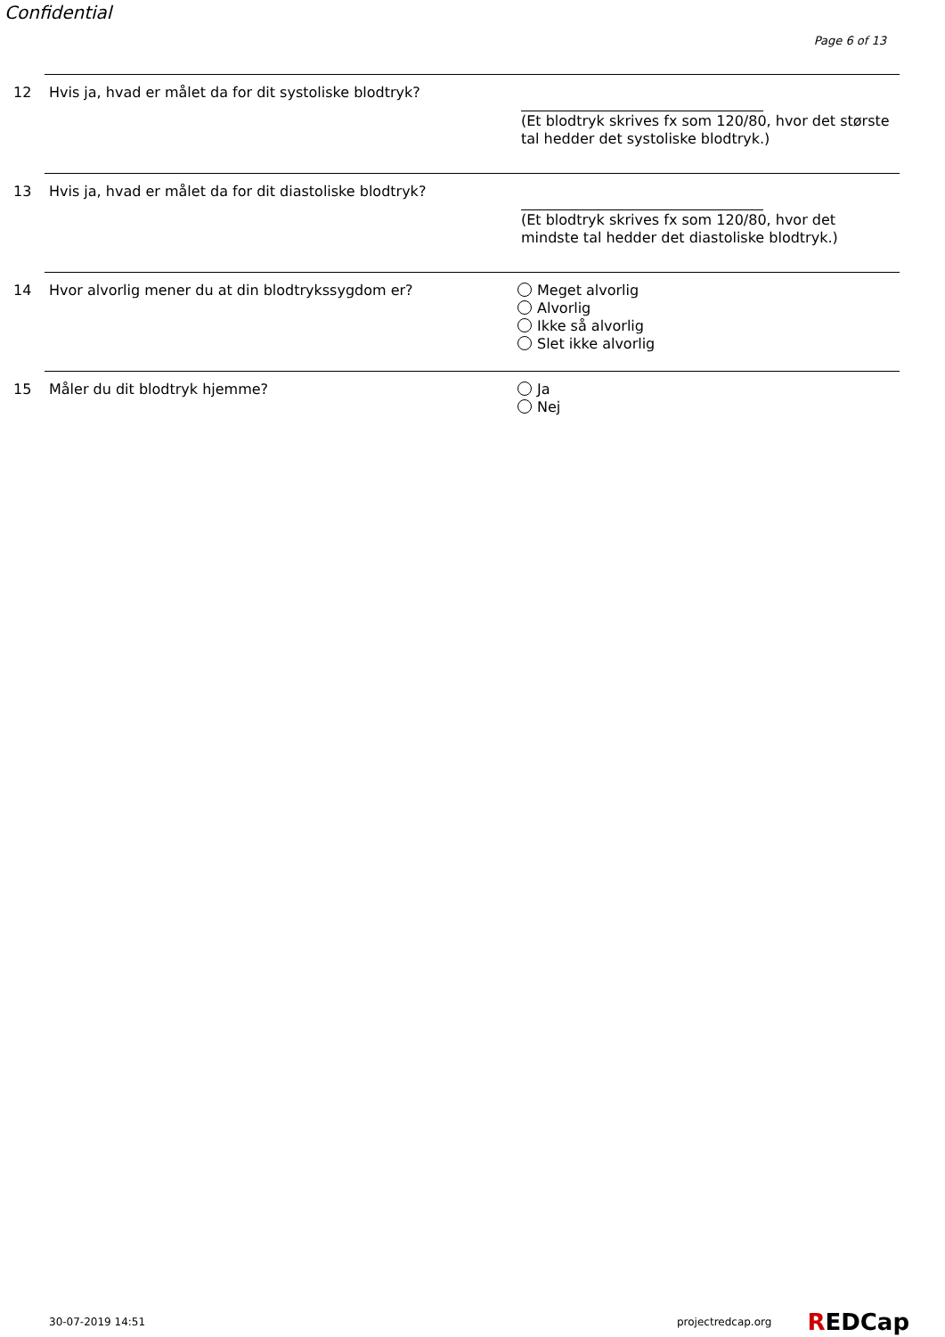Confidential
Page 6 of 13
12 Hvis ja, hvad er målet da for dit systoliske blodtryk? (Et blodtryk skrives fx som 120/80, hvor det største tal hedder det systoliske blodtryk.)
13 Hvis ja, hvad er målet da for dit diastoliske blodtryk? (Et blodtryk skrives fx som 120/80, hvor det mindste tal hedder det diastoliske blodtryk.)
14 Hvor alvorlig mener du at din blodtrykssygdom er? Meget alvorlig
Alvorlig
Ikke så alvorlig
Slet ikke alvorlig
15 Måler du dit blodtryk hjemme? Ja
Nej
30-07-2019 14:51 projectredcap.org REDCap